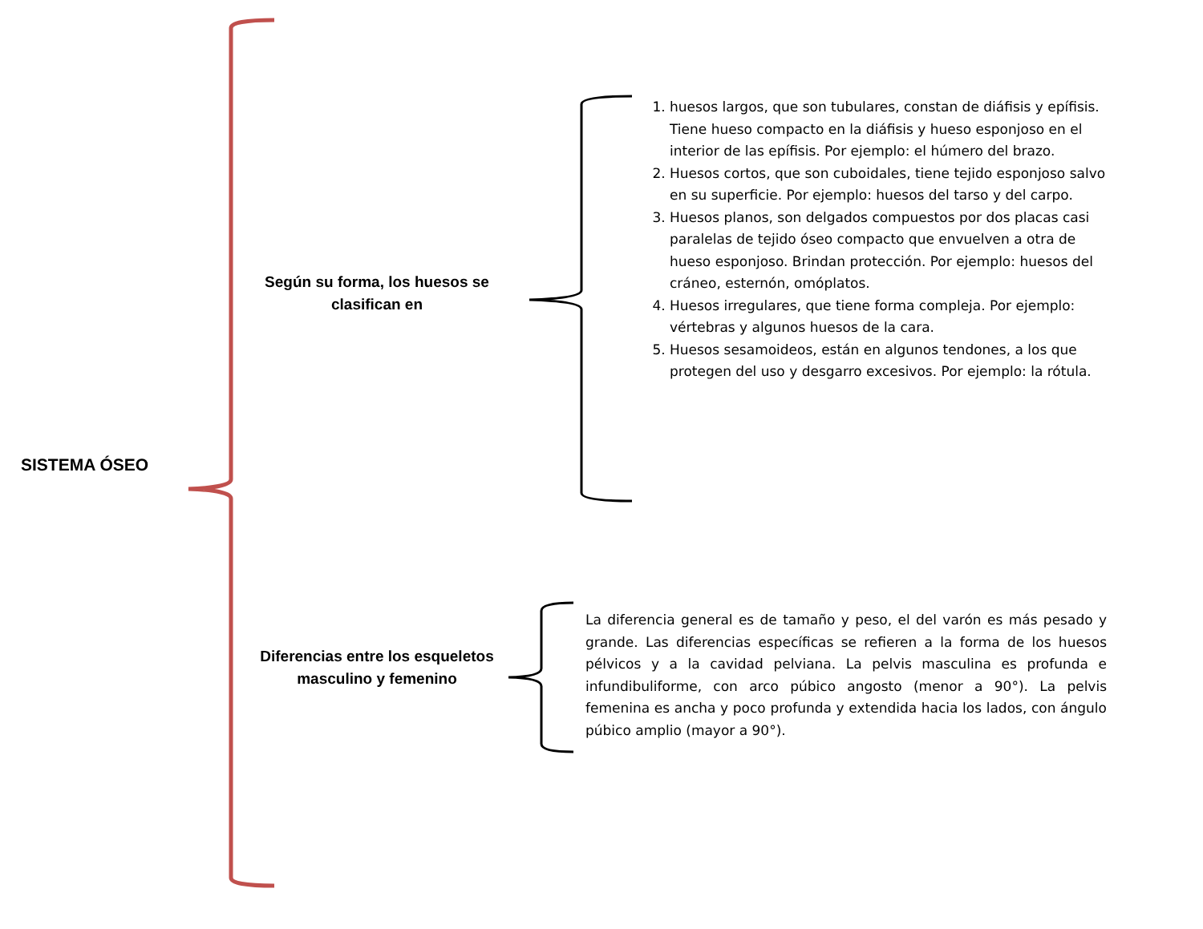SISTEMA ÓSEO
Según su forma, los huesos se clasifican en
Diferencias entre los esqueletos masculino y femenino
1. huesos largos, que son tubulares, constan de diáfisis y epífisis. Tiene hueso compacto en la diáfisis y hueso esponjoso en el interior de las epífisis. Por ejemplo: el húmero del brazo.
2. Huesos cortos, que son cuboidales, tiene tejido esponjoso salvo en su superficie. Por ejemplo: huesos del tarso y del carpo.
3. Huesos planos, son delgados compuestos por dos placas casi paralelas de tejido óseo compacto que envuelven a otra de hueso esponjoso. Brindan protección. Por ejemplo: huesos del cráneo, esternón, omóplatos.
4. Huesos irregulares, que tiene forma compleja. Por ejemplo: vértebras y algunos huesos de la cara.
5. Huesos sesamoideos, están en algunos tendones, a los que protegen del uso y desgarro excesivos. Por ejemplo: la rótula.
La diferencia general es de tamaño y peso, el del varón es más pesado y grande. Las diferencias específicas se refieren a la forma de los huesos pélvicos y a la cavidad pelviana. La pelvis masculina es profunda e infundibuliforme, con arco púbico angosto (menor a 90°). La pelvis femenina es ancha y poco profunda y extendida hacia los lados, con ángulo púbico amplio (mayor a 90°).